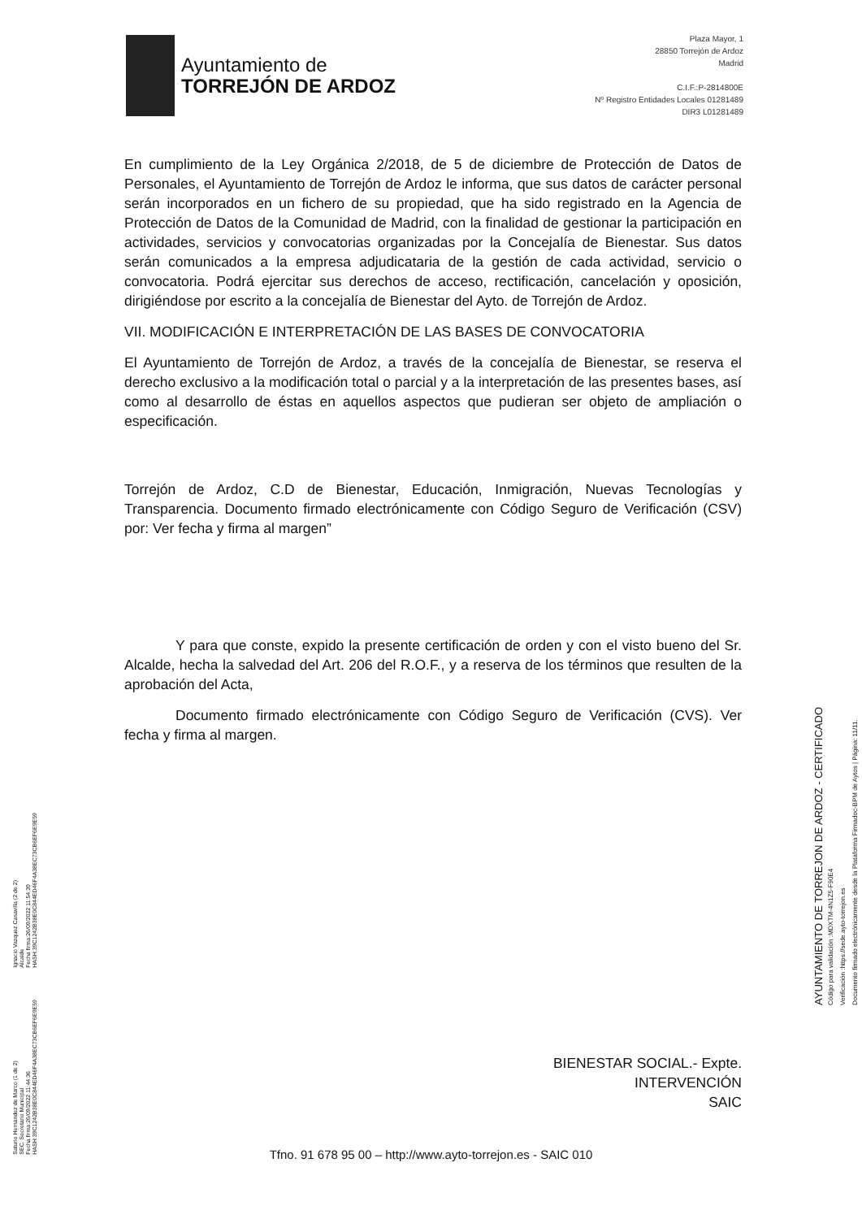Ayuntamiento de
TORREJÓN DE ARDOZ
Plaza Mayor, 1
28850 Torrejón de Ardoz
Madrid
C.I.F.:P-2814800E
Nº Registro Entidades Locales 01281489
DIR3 L01281489
En cumplimiento de la Ley Orgánica 2/2018, de 5 de diciembre de Protección de Datos de Personales, el Ayuntamiento de Torrejón de Ardoz le informa, que sus datos de carácter personal serán incorporados en un fichero de su propiedad, que ha sido registrado en la Agencia de Protección de Datos de la Comunidad de Madrid, con la finalidad de gestionar la participación en actividades, servicios y convocatorias organizadas por la Concejalía de Bienestar. Sus datos serán comunicados a la empresa adjudicataria de la gestión de cada actividad, servicio o convocatoria. Podrá ejercitar sus derechos de acceso, rectificación, cancelación y oposición, dirigiéndose por escrito a la concejalía de Bienestar del Ayto. de Torrejón de Ardoz.
VII. MODIFICACIÓN E INTERPRETACIÓN DE LAS BASES DE CONVOCATORIA
El Ayuntamiento de Torrejón de Ardoz, a través de la concejalía de Bienestar, se reserva el derecho exclusivo a la modificación total o parcial y a la interpretación de las presentes bases, así como al desarrollo de éstas en aquellos aspectos que pudieran ser objeto de ampliación o especificación.
Torrejón de Ardoz, C.D de Bienestar, Educación, Inmigración, Nuevas Tecnologías y Transparencia. Documento firmado electrónicamente con Código Seguro de Verificación (CSV) por: Ver fecha y firma al margen”
Y para que conste, expido la presente certificación de orden y con el visto bueno del Sr. Alcalde, hecha la salvedad del Art. 206 del R.O.F., y a reserva de los términos que resulten de la aprobación del Acta,
Documento firmado electrónicamente con Código Seguro de Verificación (CVS). Ver fecha y firma al margen.
BIENESTAR SOCIAL.- Expte.
INTERVENCIÓN
SAIC
Tfno. 91 678 95 00 – http://www.ayto-torrejon.es - SAIC 010
Ignacio Vazquez Casavilla (2 de 2)
Alcalde
Fecha firma:26/09/2022 11:54:39
HASH:39C1242B38E0C844ED46F4A38EC73CB6EF6E9E59
Saturio Hernández de Marco (1 de 2)
SEC. Secretario Municipal
Fecha firma:26/09/2022 11:44:36
HASH:39C1242B38E0C844ED46F4A38EC73CB6EF6E9E59
AYUNTAMIENTO DE TORREJON DE ARDOZ - CERTIFICADO
Código para validación :MDXTM-4N1Z5-F90E4
Verificación :https://sede.ayto-torrejon.es
Documento firmado electrónicamente desde la Plataforma Firmadoc-BPM de Aytos | Página: 11/11.